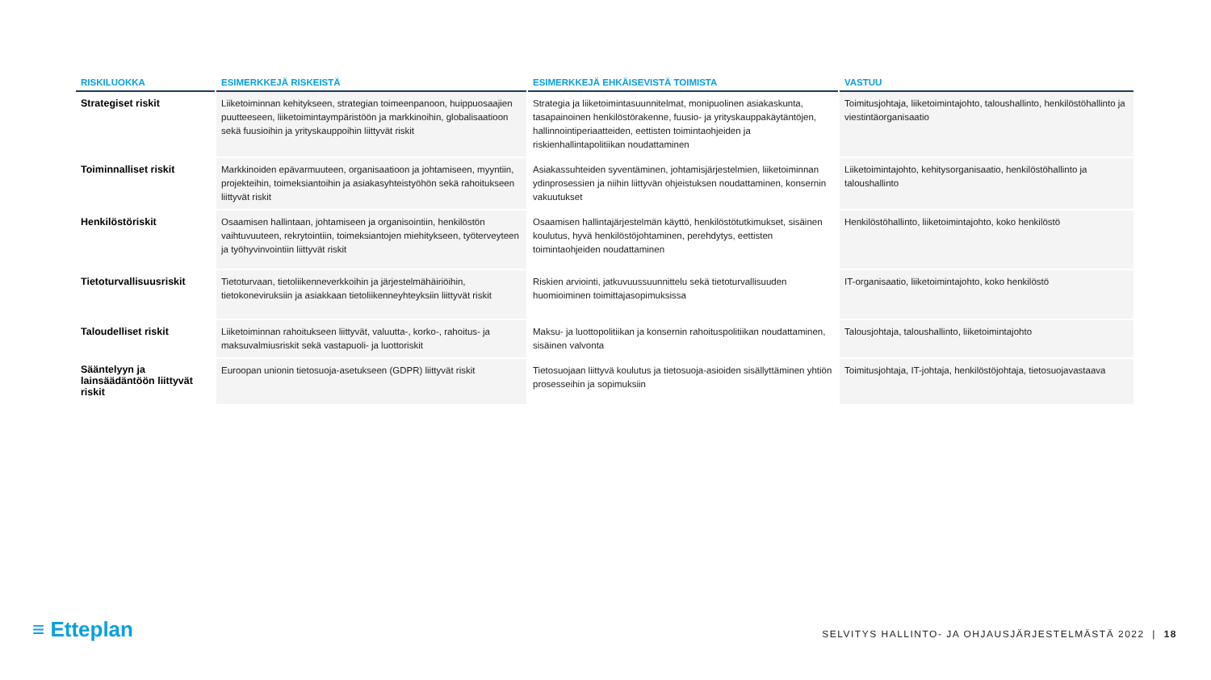| RISKILUOKKA | ESIMERKKEJÄ RISKEISTÄ | ESIMERKKEJÄ EHKÄISEVISTÄ TOIMISTA | VASTUU |
| --- | --- | --- | --- |
| Strategiset riskit | Liiketoiminnan kehitykseen, strategian toimeenpanoon, huippuosaajien puutteeseen, liiketoimintaympäristöön ja markkinoihin, globalisaatioon sekä fuusioihin ja yrityskauppoihin liittyvät riskit | Strategia ja liiketoimintasuunnitelmat, monipuolinen asiakaskunta, tasapainoinen henkilöstörakenne, fuusio- ja yrityskauppakäytäntöjen, hallinnointiperiaatteiden, eettisten toimintaohjeiden ja riskienhallintapolitiikan noudattaminen | Toimitusjohtaja, liiketoimintajohto, taloushallinto, henkilöstöhallinto ja viestintäorganisaatio |
| Toiminnalliset riskit | Markkinoiden epävarmuuteen, organisaatioon ja johtamiseen, myyntiin, projekteihin, toimeksiantoihin ja asiakasyhteistyöhön sekä rahoitukseen liittyvät riskit | Asiakassuhteiden syventäminen, johtamisjärjestelmien, liiketoiminnan ydinprosessien ja niihin liittyvän ohjeistuksen noudattaminen, konsernin vakuutukset | Liiketoimintajohto, kehitysorganisaatio, henkilöstöhallinto ja taloushallinto |
| Henkilöstöriskit | Osaamisen hallintaan, johtamiseen ja organisointiin, henkilöstön vaihtuvuuteen, rekrytointiin, toimeksiantojen miehitykseen, työterveyteen ja työhyvinvointiin liittyvät riskit | Osaamisen hallintajärjestelmän käyttö, henkilöstötutkimukset, sisäinen koulutus, hyvä henkilöstöjohtaminen, perehdytys, eettisten toimintaohjeiden noudattaminen | Henkilöstöhallinto, liiketoimintajohto, koko henkilöstö |
| Tietoturvallisuusriskit | Tietoturvaan, tietoliikenneverkkoihin ja järjestelmähäiriöihin, tietokoneviruksiin ja asiakkaan tietoliikenneyhteyksiin liittyvät riskit | Riskien arviointi, jatkuvuussuunnittelu sekä tietoturvallisuuden huomioiminen toimittajasopimuksissa | IT-organisaatio, liiketoimintajohto, koko henkilöstö |
| Taloudelliset riskit | Liiketoiminnan rahoitukseen liittyvät, valuutta-, korko-, rahoitus- ja maksuvalmiusriskit sekä vastapuoli- ja luottoriskit | Maksu- ja luottopolitiikan ja konsernin rahoituspolitiikan noudattaminen, sisäinen valvonta | Talousjohtaja, taloushallinto, liiketoimintajohto |
| Sääntelyyn ja lainsäädäntöön liittyvät riskit | Euroopan unionin tietosuoja-asetukseen (GDPR) liittyvät riskit | Tietosuojaan liittyvä koulutus ja tietosuoja-asioiden sisällyttäminen yhtiön prosesseihin ja sopimuksiin | Toimitusjohtaja, IT-johtaja, henkilöstöjohtaja, tietosuojavastaava |
≡ Etteplan
SELVITYS HALLINTO- JA OHJAUSJÄRJESTELMÄSTÄ 2022 | 18